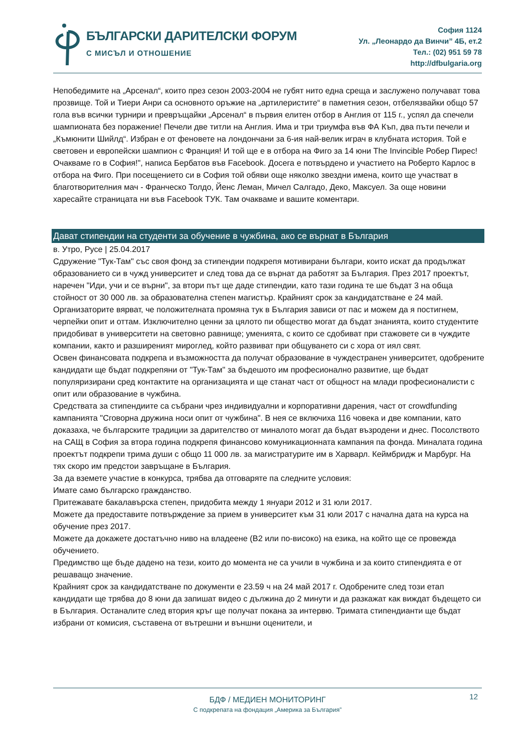БЪЛГАРСКИ ДАРИТЕЛСКИ ФОРУМ
С МИСЪЛ И ОТНОШЕНИЕ
София 1124
Ул. „Леонардо да Винчи” 4Б, ет.2
Тел.: (02) 951 59 78
http://dfbulgaria.org
Непобедимите на „Арсенал“, които през сезон 2003-2004 не губят нито една среща и заслужено получават това прозвище. Той и Тиери Анри са основното оръжие на „артилеристите“ в паметния сезон, отбелязвайки общо 57 гола във всички турнири и превръщайки „Арсенал“ в първия елитен отбор в Англия от 115 г., успял да спечели шампионата без поражение! Печели две титли на Англия. Има и три триумфа във ФА Къп, два пъти печели и „Къмюнити Шийлд“. Избран е от феновете на лондончани за 6-ия най-велик играч в клубната история. Той е световен и европейски шампион с Франция! И той ще е в отбора на Фиго за 14 юни The Invincible Робер Пирес! Очакваме го в София!", написа Бербатов във Facebook. Досега е потвърдено и участието на Роберто Карлос в отбора на Фиго. При посещението си в София той обяви още няколко звездни имена, които ще участват в благотворителния мач - Франческо Толдо, Йенс Леман, Мичел Салгадо, Деко, Максуел. За още новини харесайте страницата ни във Facebook ТУК. Там очакваме и вашите коментари.
Дават стипендии на студенти за обучение в чужбина, ако се върнат в България
в. Утро, Русе | 25.04.2017
Сдружение "Тук-Там" със своя фонд за стипендии подкрепя мотивирани българи, които искат да продължат образованието си в чужд университет и след това да се върнат да работят за България. През 2017 проектът, наречен "Иди, учи и се върни", за втори път ще даде стипендии, като тази година те ше бъдат 3 на обща стойност от 30 000 лв. за образователна степен магистър. Крайният срок за кандидатстване е 24 май.
Организаторите вярват, че положителната промяна тук в България зависи от пас и можем да я постигнем, черпейки опит и оттам. Изключително ценни за цялото пи общество могат да бъдат знанията, които студентите придобиват в университети на световно равнище; уменията, с които се сдобиват при стажовете си в чуждите компании, както и разширеният мироглед, който развиват при общуването си с хора от иял свят.
Освен финансовата подкрепа и възможността да получат образование в чуждестранен университет, одобрените кандидати ще бъдат подкрепяни от "Тук-Там" за бъдешото им професионално развитие, ще бъдат популяризирани сред контактите на организацията и ще станат част от общност на млади професионалисти с опит или образование в чужбина.
Средствата за стипендиите са събрани чрез индивидуални и корпоративни дарения, част от crowdfunding кампанията "Сговорна дружина носи опит от чужбина". В нея се включиха 116 човека и две компании, като доказаха, че българските традиции за дарителство от миналото могат да бъдат възродени и днес. Посолството на САЩ в София за втора година подкрепя финансово комуникационната кампания па фонда. Миналата година проектът подкрепи трима души с общо 11 000 лв. за магистратурите им в Харварл. Кеймбридж и Марбург. На тях скоро им предстои завръщане в България.
За да вземете участие в конкурса, трябва да отговаряте па следните условия:
Имате само българско гражданство.
Притежавате бакалавърска степен, придобита между 1 януари 2012 и 31 юли 2017.
Можете да предоставите потвърждение за прием в университет към 31 юли 2017 с начална дата на курса на обучение през 2017.
Можете да докажете достатъчно ниво на владеене (В2 или по-високо) на езика, на който ще се провежда обучението.
Предимство ще бъде дадено на тези, които до момента не са учили в чужбина и за които стипендията е от решаващо значение.
Крайният срок за кандидатстване по документи е 23.59 ч на 24 май 2017 г. Одобрените след този етап кандидати ще трябва до 8 юни да запишат видео с дължина до 2 минути и да разкажат как виждат бъдещето си в България. Останалите след втория кръг ще получат покана за интервю. Тримата стипендианти ще бъдат избрани от комисия, съставена от вътрешни и външни оценители, и
12
БДФ / МЕДИЕН МОНИТОРИНГ
С подкрепата на фондация „Америка за България”